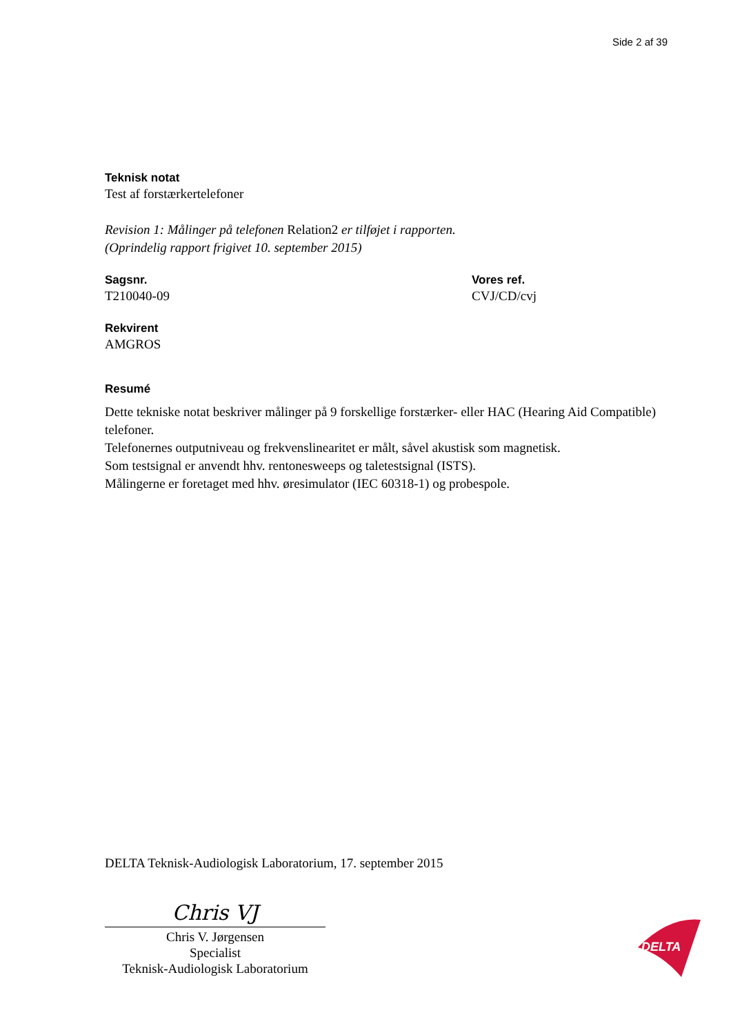Side 2 af 39
Teknisk notat
Test af forstærkertelefoner
Revision 1: Målinger på telefonen Relation2 er tilføjet i rapporten.
(Oprindelig rapport frigivet 10. september 2015)
Sagsnr.
T210040-09
Vores ref.
CVJ/CD/cvj
Rekvirent
AMGROS
Resumé
Dette tekniske notat beskriver målinger på 9 forskellige forstærker- eller HAC (Hearing Aid Compatible) telefoner.
Telefonernes outputniveau og frekvenslinearitet er målt, såvel akustisk som magnetisk.
Som testsignal er anvendt hhv. rentonesweeps og taletestsignal (ISTS).
Målingerne er foretaget med hhv. øresimulator (IEC 60318-1) og probespole.
DELTA Teknisk-Audiologisk Laboratorium, 17. september 2015
Chris VJ
Chris V. Jørgensen
Specialist
Teknisk-Audiologisk Laboratorium
DELTA